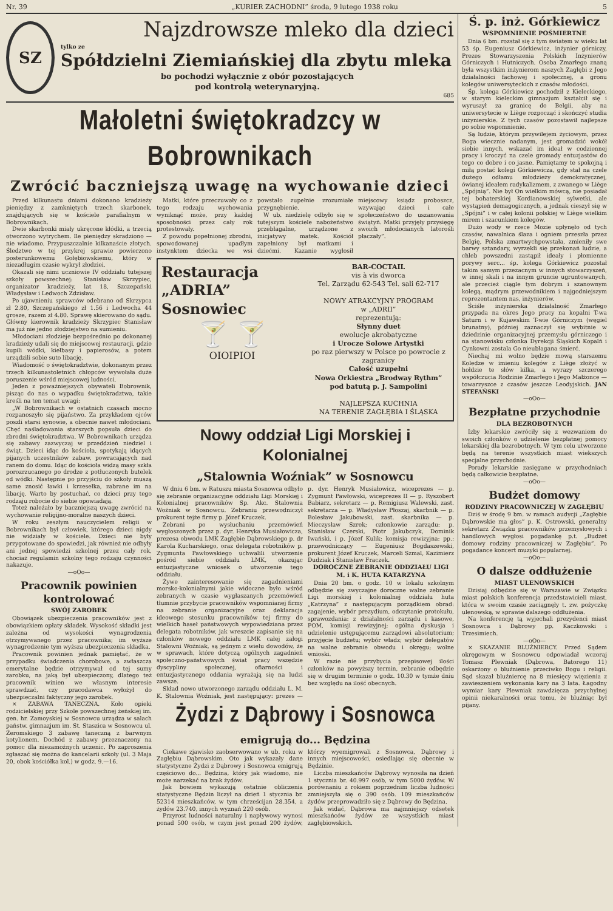Nr. 39 „KURIER ZACHODNI” środa, 9 lutego 1938 roku 5
SZ
Najzdrowsze mleko dla dzieci
tylko ze
Spółdzielni Ziemiańskiej dla zbytu mleka
bo pochodzi wyłącznie z obór pozostających
pod kontrolą weterynaryjną.
685
Małoletni świętokradzcy w Bobrownikach
Zwrócić baczniejszą uwagę na wychowanie dzieci
Przed kilkunastu dniami dokonano kradzieży pieniędzy z zamkniętych trzech skarbonek, znajdujących się w kościele parafialnym w Bobrownikach.
Dwie skarbonki miały ukręcone kłódki, a trzecią otworzono wytrychem. Ile pieniędzy skradziono — nie wiadomo. Przypuszczalnie kilkanaście złotych. Śledztwo w tej przykrej sprawie powierzono posterunkowemu Gołębiowskiemu, który w niezadługim czasie wykrył złodziei.
Okazali się nimi uczniowie IV oddziału tutejszej szkoły powszechnej: Stanisław Skrzypiec, organizator kradzieży, lat 18, Szczepański Władysław i Ledwoch Zdzisław.
Po ujawnieniu sprawców odebrano od Skrzypca zł 2.80, Szczepańskiego zł 1.56 i Ledwocha 44 grosze, razem zł 4.80. Sprawę skierowano do sądu. Główny kierownik kradzieży Skrzypiec Stanisław ma już nie jedno złodziejstwo na sumieniu.
Młodociani złodzieje bezpośrednio po dokonanej kradzieży udali się do miejscowej restauracji, gdzie kupili wódki, kiełbasy i papierosów, a potem urządzili sobie suto libację.
Wiadomość o świętokradztwie, dokonanym przez trzech kilkunastoletnich chłopców wywołała duże poruszenie wśród miejscowej ludności.
Jeden z poważniejszych obywateli Bobrownik, pisząc do nas o wypadku świętokradztwa, takie kreśli na ten temat uwagi:
„W Bobrownikach w ostatnich czasach mocno rozpanoszyło się pijaństwo. Za przykładem ojców poszli starsi synowie, a obecnie nawet młodociani. Chęć naśladowania starszych popsuła dzieci do zbrodni świętokradztwa. W Bobrownikach urządza się zabawy zazwyczaj w przeddzień niedziel i świąt. Dzieci idąc do kościoła, spotykają idących pijanych uczestników zabaw, powracających nad ranem do domu. Idąc do kościoła widzą masy szkła porozrzucanego po drodze z potłuczonych butelek od wódki. Następnie po przyjściu do szkoły muszą same znosić ławki i krzesełka, zabrane im na libację. Warto by postuchać, co dzieci przy tego rodzaju robocie do siebie opowiadają.
Toteż należało by baczniejszą uwagę zwrócić na wychowanie religijno-moralne naszych dzieci.
W roku zeszłym nauczycielem religii w Bobrownikach był człowiek, którego dzieci nigdy nie widziały w kościele. Dzieci nie były przygotowane do spowiedzi, jak również nie odbyły ani jednej spowiedzi szkolnej przez cały rok, chociaż regulamin szkolny tego rodzaju czynności nakazuje.
—oOo—
Pracownik powinien kontrolować
SWÓJ ZAROBEK
Obowiązek ubezpieczenia pracowników jest z obowiązkiem opłaty składek. Wysokość składki jest zależna od wysokości wynagrodzenia otrzymywanego przez pracownika; im wyższe wynagrodzenie tym wyższa ubezpieczenia składka.
Pracownik powinien jednak pamiętać, że w przypadku świadczenia chorobowe, a zwłaszcza emerytalne będzie otrzymywał od tej sumy zarobku, na jaką był ubezpieczony, dlatego też pracownik winien we własnym interesie sprawdzać, czy pracodawca wyłożył do ubezpieczalni faktyczny jego zarobek.
× ZABAWA TANECZNA. Koło opieki rodzicielskiej przy Szkole powszechnej żeńskiej im. gen. hr. Zamoyskiej w Sosnowcu urządza w salach państw. gimnazjum im. St. Staszica w Sosnowcu ul. Żeromskiego 3 zabawę taneczną z barwnym kotylionem. Dochód z zabawy przeznaczony na pomoc dla niezamożnych uczenic. Po zaproszenia zgłaszać się można do kancelarii szkoły (ul. 3 Maja 20, obok kościółka kol.) w godz. 9.—16.
Matki, które przeczuwały co z tego rodzaju wychowania wyniknąć może, przy każdej sposobności przez cały rok protestowały.
Z powodu popełnionej zbrodni, spowodowanej upadłym instynktem dziecka we wsi powstało zupełnie zrozumiałe przygnębienie.
W ub. niedzielę odbyło się w tutejszym kościele nabożeństwo przebłagalne, urządzone z inicjatywy matek. Kościół zapełniony był matkami i dziećmi. Kazanie wygłosił miejscowy ksiądz proboszcz, wzywając dzieci i całe społeczeństwo do uszanowania świątyń. Matki przyjęły przysięgę swoich młodocianych latorośli płaczały”.
Restauracja „ADRIA” Sosnowiec
🍸 🍸
OIOIPIOI
BAR-COCTAIL
vis à vis dworca
Tel. Zarządu 62-543 Tel. sali 62-717
NOWY ATRAKCYJNY PROGRAM
w „ADRII”
reprezentują:
Słynny duet
ewolucje akrobatyczne
i Urocze Solowe Artystki
po raz pierwszy w Polsce po powrocie z zagranicy
Całość uzupełni
Nowa Orkiestra „Brodway Rythm”
pod batutą p. J. Sampolini
NAJLEPSZA KUCHNIA
NA TERENIE ZAGŁĘBIA I ŚLĄSKA
Nowy oddział Ligi Morskiej i Kolonialnej
„Stalownia Woźniak” w Sosnowcu
W dniu 6 bm. w Ratuszu miasta Sosnowca odbyło się zebranie organizacyjne oddziału Ligi Morskiej i Kolonialnej pracowników Sp. Akc. Stalownia Woźniak w Sosnowcu. Zebraniu przewodniczył prokurent tejże firmy p. Józef Kruczek.
Zebrani po wysłuchaniu przemówień wygłoszonych przez p. dyr. Henryka Musiałowicza, prezesa obwodu LMK Zagłębie Dąbrowskiego p. dr Karola Kucharskiego, oraz delegata robotników p. Zygmunta Pawłowskiego uchwalili utworzenie pośród siebie oddziału LMK, okazując entuzjastyczne wniosek o utworzenie tego oddziału.
Żywe zainteresowanie się zagadnieniami morsko-kolonialnymi jakie widoczne było wśród zebranych w czasie wygłaszanych przemówień tłumnie przybycie pracowników wspomnianej firmy na zebranie organizacyjne oraz deklaracja ideowego stosunku pracowników tej firmy do wielkich haseł państwowych wypowiedziana przez delegata robotników, jak wreszcie zapisanie się na członków nowego oddziału LMK całej załogi Stalowni Woźniak, są jednym z wielu dowodów, że w sprawach, które dotyczą ogólnych zagadnień społeczno-państwowych świat pracy wszędzie dyscypliny społecznej, ofiarności i entuzjastycznego oddania wyrażają się na ludzi zawsze.
Skład nowo utworzonego zarządu oddziału L. M. K. Stalownia Woźniak, jest następujący: prezes — p. dyr. Henryk Musiałowicz, wiceprezes — p. Zygmunt Pawłowski, wiceprezes II — p. Ryszobert Babiarz, sekretarz — p. Remigiusz Walewski, zast. sekretarza — p. Władysław Płoszaj, skarbnik — p. Bolesław Jakubowski, zast. skarbnika — p. Mieczysław Szrek; członkowie zarządu: p. Stanisław Czerski, Piotr Jakubczyk, Dominik Iwański, i p. Józef Kulik; komisja rewizyjna: pp.: przewodniczący — Eugeniusz Bogdaszewski, prokurent Józef Kruczek, Marceli Szmal, Kazimierz Dudziak i Stanisław Fraczek.
DOROCZNE ZEBRANIE ODDZIAŁU LIGI M. i K. HUTA KATARZYNA
Dnia 20 bm. o godz. 10 w lokalu szkolnym odbędzie się zwyczajne doroczne walne zebranie Ligi morskiej i kolonialnej oddziału huta „Katrzyna” z następującym porządkiem obrad: zagajenie, wybór prezydium, odczytanie protokułu, sprawozdania: z działalności zarządu i kasowe, POM, komisji rewizyjnej; ogólna dyskusja i udzielenie ustępującemu zarządowi absolutorium; przyjęcie budżetu; wybór władz; wybór delegatów na walne zebranie obwodu i okręgu; wolne wnioski.
W razie nie przybycia przepisowej ilości członków na powyższy termin, zebranie odbędzie się w drugim terminie o godz. 10.30 w tymże dniu bez względu na ilość obecnych.
Żydzi z Dąbrowy i Sosnowca
emigrują do... Będzina
Ciekawe zjawisko zaobserwowano w ub. roku w Zagłębiu Dąbrowskim. Oto jak wykazały dane statystyczne Żydzi z Dąbrowy i Sosnowca emigrują częściowo do... Będzina, który jak wiadomo, nie może narzekać na brak żydów.
Jak bowiem wykazują ostatnie obliczenia statystyczne Będzin liczył na dzień 1 stycznia br. 52314 mieszkańców, w tym chrześcijan 28.354, a żydów 23.740, innych wyznań 220 osób.
Przyrost ludności naturalny i napływowy wynosi ponad 500 osób, w czym jest ponad 200 żydów, którzy wyemigrowali z Sosnowca, Dąbrowy i innych miejscowości, osiedlając się obecnie w Będzinie.
Liczba mieszkańców Dąbrowy wynosiła na dzień 1 stycznia br. 40.997 osób, w tym 5000 żydów. W porównaniu z rokiem poprzednim liczba ludności zmniejszyła się o 390 osób. 109 mieszkańców żydów przeprowadziło się z Dąbrowy do Będzina.
Jak widać, Dąbrowa ma najmniejszy odsetek mieszkańców żydów ze wszystkich miast zagłębiowskich.
Ś. p. inż. Górkiewicz
WSPOMNIENIE POŚMIERTNE
Dnia 6 bm. rozstał się z tym światem w wieku lat 53 śp. Eugeniusz Górkiewicz, inżynier górniczy, Prezes Stowarzyszenia Polskich Inżynierów Górniczych i Hutniczych. Osoba Zmarłego znaną była wszystkim inżynierom naszych Zagłębi z Jego działalności fachowej i społecznej, a gronu kolegów uniwersyteckich z czasów młodości.
Śp. kolega Górkiewicz pochodził z Kieleckiego, w starym kieleckim gimnazjum kształcił się i wyruszył za granicę do Belgii, aby na uniwersytecie w Liège rozpocząć i skończyć studia inżynierskie. Z tych czasów pozostawił najlepsze po sobie wspomnienie.
Są ludzie, którym przywilejem życiowym, przez Boga wiecznie nadanym, jest gromadzić wokół siebie innych, wskazać im ideał w codziennej pracy i kroczyć na czele gromady entuzjastów do tego co dobre i co jasne. Pamiętamy te spokojną i miłą postać kolegi Górkiewicza, gdy stał na czele dużego odłamu młodzieży demokratycznej, ówianej ideałem radykalizmem, z zwanego w Liège „Spójnią”. Nie był On wielkim mówcą, nie posiadał tej bohaterskiej Kordianowskiej sylwetki, ale wystąpień demagogicznych, a jednak cieszył się w „Spójni” i w całej kolonii polskiej w Liège wielkim mirem i szacunkiem kolegów.
Dużo wody w rzece Mozie upłynęło od tych czasów, nawalnica ślaza i ogniem przeszła przez Belgię, Polska zmartwychpowstała, zmieniły swe barwy sztandary, wyrzekli się przekonań ludzie, a chleb powszedni zastąpił ideały i płomienne porywy serc... śp. kolega Górkiewicz pozostał takim samym przezacnym w innych stowarzyszeń, w innej skali i na innym gruncie ugruntowanych, ale przecież ciągle tym dobrym i szanownym kolegą, mądrym przewodnikiem i najgodniejszym reprezentantem nas, inżynierów.
Ściśle inżynierska działalność Zmarłego przypada na okres Jego pracy na kopalni T-wa Saturn i w Kujawskim T-wie Górniczym (węgiel brunatny), później zaznaczył się wybitnie w dziedzinie organizacyjnej przemysłu górniczego i na stanowisku członka Dyrekcji Śląskich Kopalń i Cynkowni zostala Go nieubłagana śmierć.
Niechaj mi wolno będzie mową starszemu Koledze w imieniu kolegów z Liège złożyć w hołdzie te słów kilka, a wyrazy szczerego współczucia Rodzinie Zmarłego i Jego Małżonce — towarzyszce z czasów jeszcze Leodyjskich. JAN STEFAŃSKI
—oOo—
Bezpłatne przychodnie
DLA BEZROBOTNYCH
Izby lekarskie zwróciły się z wezwaniem do swoich członków o udzielenie bezpłatnej pomocy lekarskiej dla bezrobotnych. W tym celu utworzone będą na terenie wszystkich miast wiekszych specjalne przychodnie.
Porady lekarskie zasięgane w przychodniach będą całkowicie bezpłatne.
—oOo—
Budżet domowy
RODZINY PRACOWNICZEJ W ZAGŁĘBIU
Dziś w środę 9 bm. w ramach audycji „Zagłębie Dąbrowskie ma głos” p. K. Ostrowski, generalny sekretarz Związku pracowników przemysłowych i handlowych wygłosi pogadankę p.t. „Budżet domowy rodziny pracowniczej w Zagłębiu”. Po pogadance koncert muzyki popularnej.
—oOo—
O dalsze oddłużenie
MIAST ULENOWSKICH
Dzisiaj odbędzie się w Warszawie w Związku miast polskich konferencja przedstawicieli miast, która w swoim czasie zaciągnęły t. zw. pożyczkę ulenowską, w sprawie dalszego oddłużenia.
Na konferencję tą wyjechali prezydenci miast Sosnowca i Dąbrowy pp. Kaczkowski i Trzesimiech.
—oOo—
× SKAZANIE BLUŹNIERCY. Przed Sądem okręgowym w Sosnowcu odpowiadał wczoraj Tomasz Plewniak (Dąbrowa, Batorego 11) oskarżony o bluźnienie przeciwko Bogu i religii. Sąd skazał bluźniercę na 8 miesięcy więzienia z zawieszeniem wykonania kary na 3 lata. Łagodny wymiar kary Plewniak zawdzięcza przychylnej opinii niekaralności oraz temu, że bluźniąc był pijany.